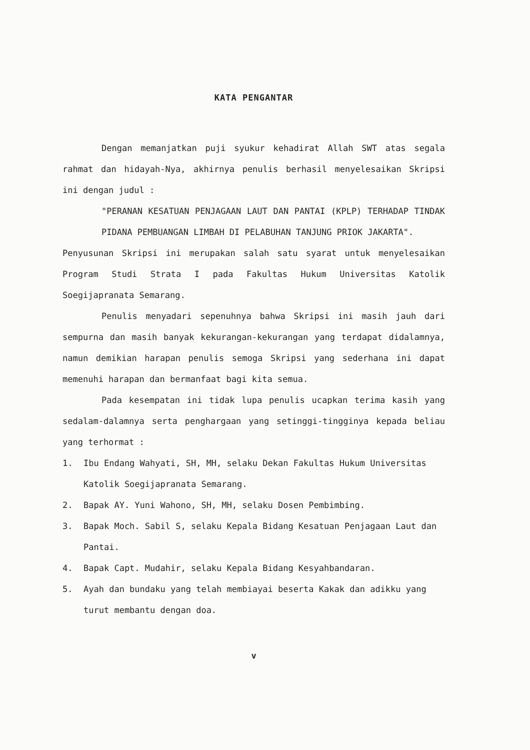KATA PENGANTAR
Dengan memanjatkan puji syukur kehadirat Allah SWT atas segala rahmat dan hidayah-Nya, akhirnya penulis berhasil menyelesaikan Skripsi ini dengan judul :
"PERANAN KESATUAN PENJAGAAN LAUT DAN PANTAI (KPLP) TERHADAP TINDAK PIDANA PEMBUANGAN LIMBAH DI PELABUHAN TANJUNG PRIOK JAKARTA".
Penyusunan Skripsi ini merupakan salah satu syarat untuk menyelesaikan Program Studi Strata I pada Fakultas Hukum Universitas Katolik Soegijapranata Semarang.
Penulis menyadari sepenuhnya bahwa Skripsi ini masih jauh dari sempurna dan masih banyak kekurangan-kekurangan yang terdapat didalamnya, namun demikian harapan penulis semoga Skripsi yang sederhana ini dapat memenuhi harapan dan bermanfaat bagi kita semua.
Pada kesempatan ini tidak lupa penulis ucapkan terima kasih yang sedalam-dalamnya serta penghargaan yang setinggi-tingginya kepada beliau yang terhormat :
1. Ibu Endang Wahyati, SH, MH, selaku Dekan Fakultas Hukum Universitas Katolik Soegijapranata Semarang.
2. Bapak AY. Yuni Wahono, SH, MH, selaku Dosen Pembimbing.
3. Bapak Moch. Sabil S, selaku Kepala Bidang Kesatuan Penjagaan Laut dan Pantai.
4. Bapak Capt. Mudahir, selaku Kepala Bidang Kesyahbandaran.
5. Ayah dan bundaku yang telah membiayai beserta Kakak dan adikku yang turut membantu dengan doa.
v